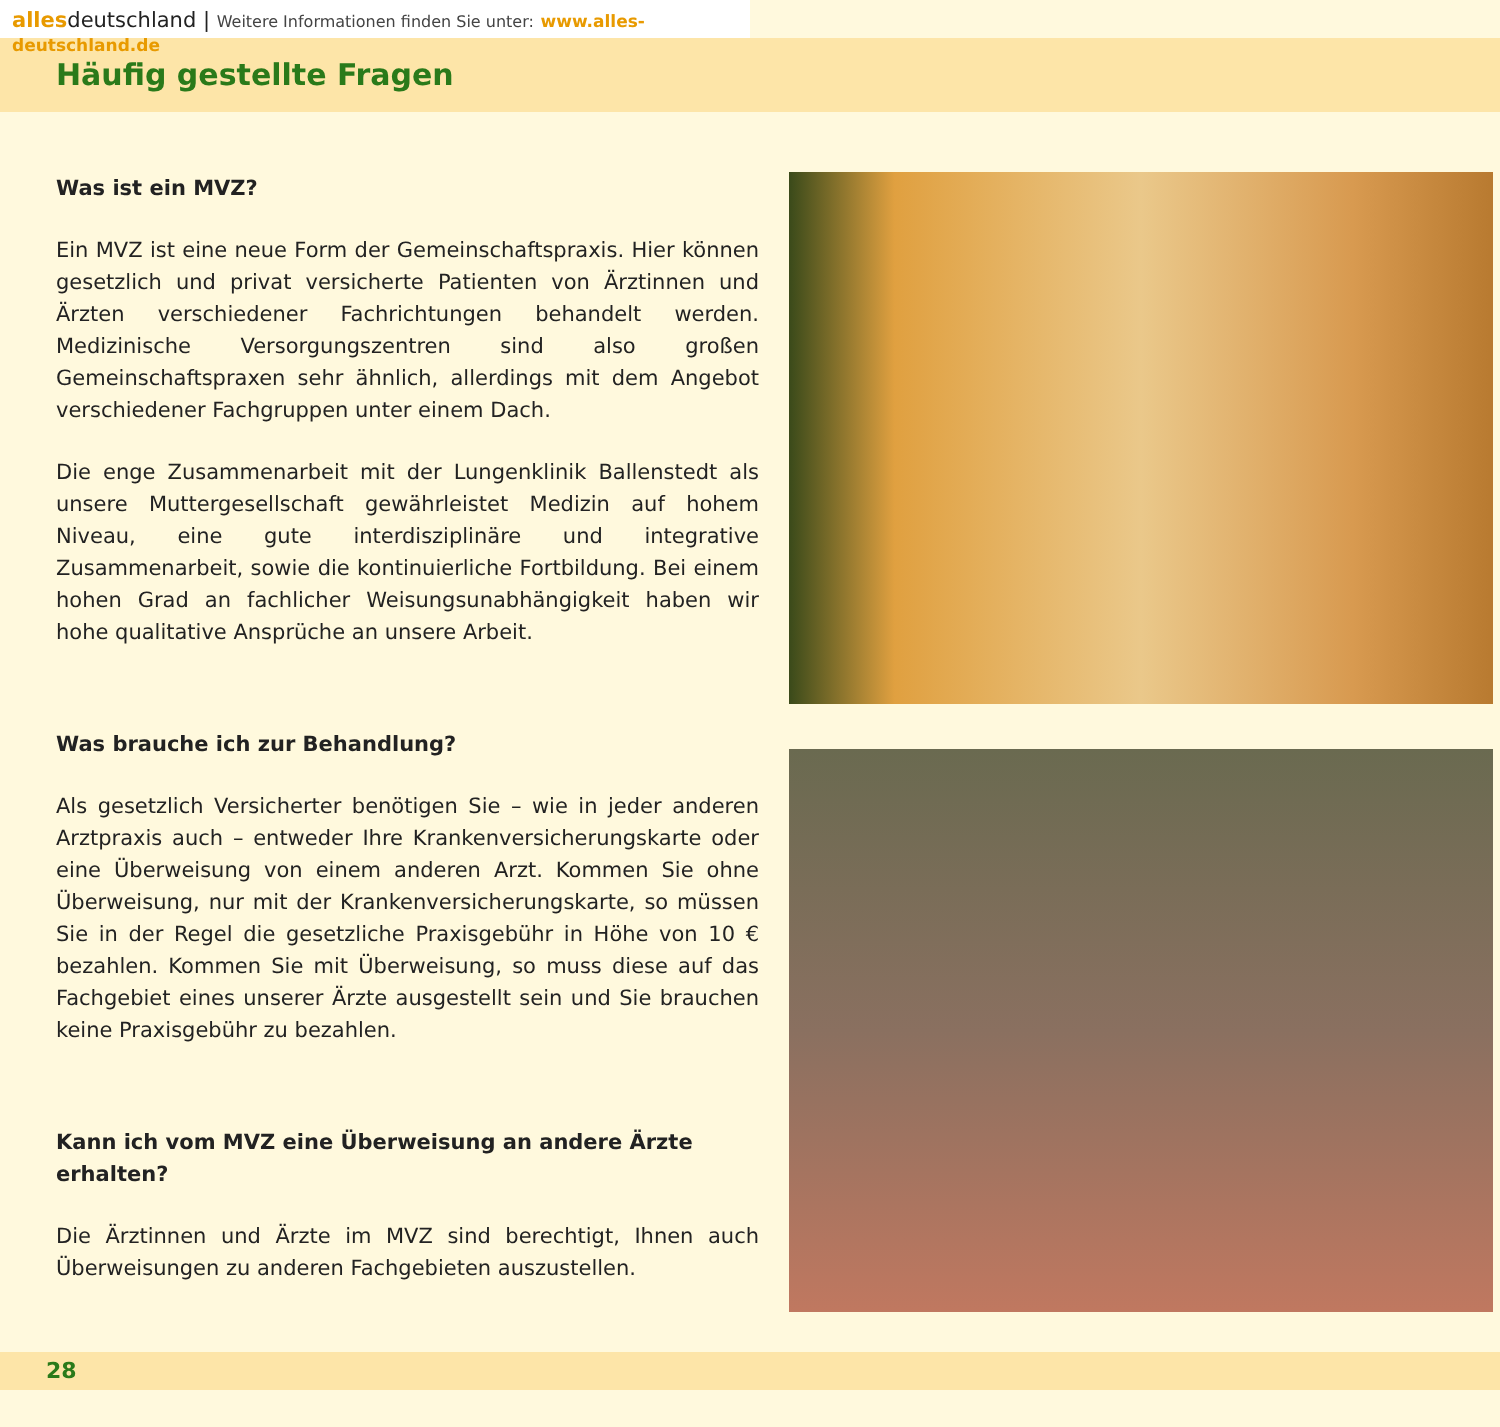allesdeutschland | Weitere Informationen finden Sie unter: www.alles-deutschland.de
Häufig gestellte Fragen
Was ist ein MVZ?
Ein MVZ ist eine neue Form der Gemeinschaftspraxis. Hier können gesetzlich und privat versicherte Patienten von Ärztinnen und Ärzten verschiedener Fachrichtungen behandelt werden. Medizinische Versorgungszentren sind also großen Gemeinschaftspraxen sehr ähnlich, allerdings mit dem Angebot verschiedener Fachgruppen unter einem Dach.
Die enge Zusammenarbeit mit der Lungenklinik Ballenstedt als unsere Muttergesellschaft gewährleistet Medizin auf hohem Niveau, eine gute interdisziplinäre und integrative Zusammenarbeit, sowie die kontinuierliche Fortbildung. Bei einem hohen Grad an fachlicher Weisungsunabhängigkeit haben wir hohe qualitative Ansprüche an unsere Arbeit.
Was brauche ich zur Behandlung?
Als gesetzlich Versicherter benötigen Sie – wie in jeder anderen Arztpraxis auch – entweder Ihre Krankenversicherungskarte oder eine Überweisung von einem anderen Arzt. Kommen Sie ohne Überweisung, nur mit der Krankenversicherungskarte, so müssen Sie in der Regel die gesetzliche Praxisgebühr in Höhe von 10 € bezahlen. Kommen Sie mit Überweisung, so muss diese auf das Fachgebiet eines unserer Ärzte ausgestellt sein und Sie brauchen keine Praxisgebühr zu bezahlen.
Kann ich vom MVZ eine Überweisung an andere Ärzte erhalten?
Die Ärztinnen und Ärzte im MVZ sind berechtigt, Ihnen auch Überweisungen zu anderen Fachgebieten auszustellen.
28